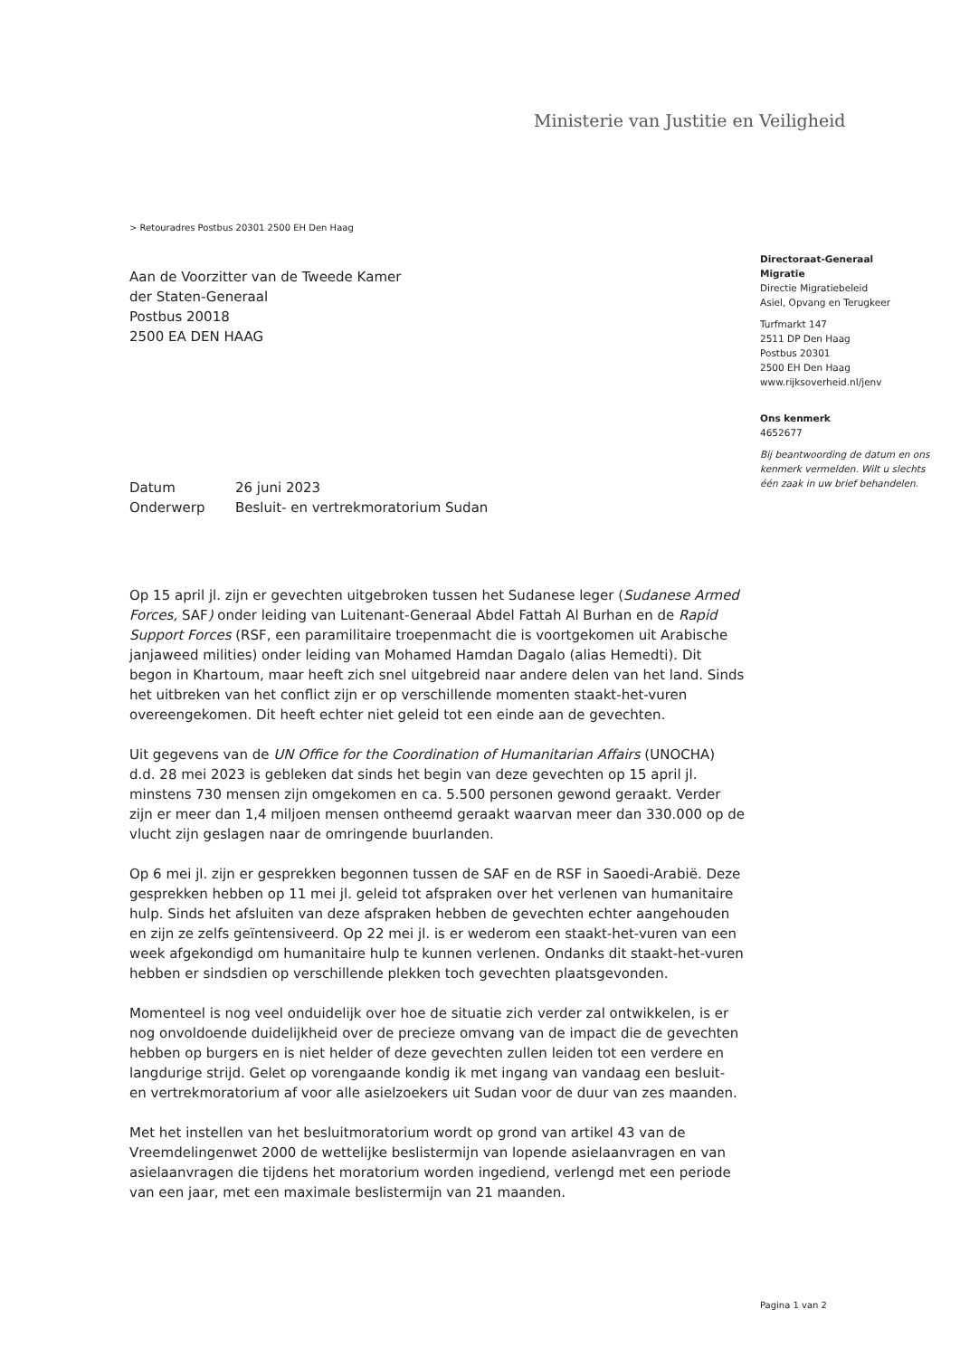Ministerie van Justitie en Veiligheid
> Retouradres Postbus 20301 2500 EH Den Haag
Aan de Voorzitter van de Tweede Kamer
der Staten-Generaal
Postbus 20018
2500 EA DEN HAAG
Datum 26 juni 2023
Onderwerp Besluit- en vertrekmoratorium Sudan
Op 15 april jl. zijn er gevechten uitgebroken tussen het Sudanese leger (Sudanese Armed Forces, SAF) onder leiding van Luitenant-Generaal Abdel Fattah Al Burhan en de Rapid Support Forces (RSF, een paramilitaire troepenmacht die is voortgekomen uit Arabische janjaweed milities) onder leiding van Mohamed Hamdan Dagalo (alias Hemedti). Dit begon in Khartoum, maar heeft zich snel uitgebreid naar andere delen van het land. Sinds het uitbreken van het conflict zijn er op verschillende momenten staakt-het-vuren overeengekomen. Dit heeft echter niet geleid tot een einde aan de gevechten.
Uit gegevens van de UN Office for the Coordination of Humanitarian Affairs (UNOCHA) d.d. 28 mei 2023 is gebleken dat sinds het begin van deze gevechten op 15 april jl. minstens 730 mensen zijn omgekomen en ca. 5.500 personen gewond geraakt. Verder zijn er meer dan 1,4 miljoen mensen ontheemd geraakt waarvan meer dan 330.000 op de vlucht zijn geslagen naar de omringende buurlanden.
Op 6 mei jl. zijn er gesprekken begonnen tussen de SAF en de RSF in Saoedi-Arabië. Deze gesprekken hebben op 11 mei jl. geleid tot afspraken over het verlenen van humanitaire hulp. Sinds het afsluiten van deze afspraken hebben de gevechten echter aangehouden en zijn ze zelfs geïntensiveerd. Op 22 mei jl. is er wederom een staakt-het-vuren van een week afgekondigd om humanitaire hulp te kunnen verlenen. Ondanks dit staakt-het-vuren hebben er sindsdien op verschillende plekken toch gevechten plaatsgevonden.
Momenteel is nog veel onduidelijk over hoe de situatie zich verder zal ontwikkelen, is er nog onvoldoende duidelijkheid over de precieze omvang van de impact die de gevechten hebben op burgers en is niet helder of deze gevechten zullen leiden tot een verdere en langdurige strijd. Gelet op vorengaande kondig ik met ingang van vandaag een besluit- en vertrekmoratorium af voor alle asielzoekers uit Sudan voor de duur van zes maanden.
Met het instellen van het besluitmoratorium wordt op grond van artikel 43 van de Vreemdelingenwet 2000 de wettelijke beslistermijn van lopende asielaanvragen en van asielaanvragen die tijdens het moratorium worden ingediend, verlengd met een periode van een jaar, met een maximale beslistermijn van 21 maanden.
Directoraat-Generaal
Migratie
Directie Migratiebeleid
Asiel, Opvang en Terugkeer
Turfmarkt 147
2511 DP Den Haag
Postbus 20301
2500 EH Den Haag
www.rijksoverheid.nl/jenv
Ons kenmerk
4652677
Bij beantwoording de datum en ons kenmerk vermelden. Wilt u slechts één zaak in uw brief behandelen.
Pagina 1 van 2